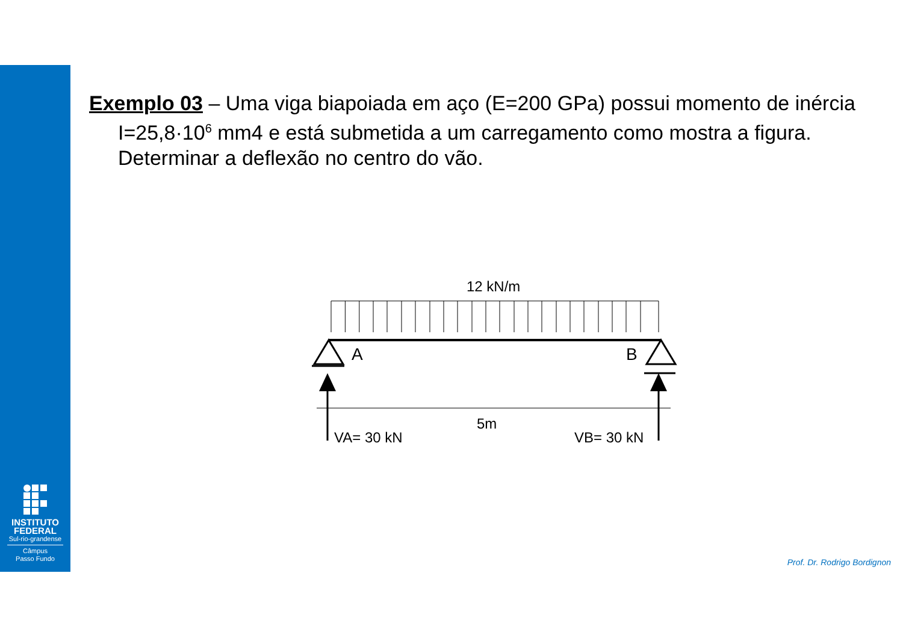INSTITUTO
FEDERAL
Sul-rio-grandense
Câmpus
Passo Fundo
Exemplo 03 – Uma viga biapoiada em aço (E=200 GPa) possui momento de inércia I=25,8·10<sup>6</sup> mm4 e está submetida a um carregamento como mostra a figura. Determinar a deflexão no centro do vão.
12 kN/m
A
B
5m
VA= 30 kN
VB= 30 kN
Prof. Dr. Rodrigo Bordignon